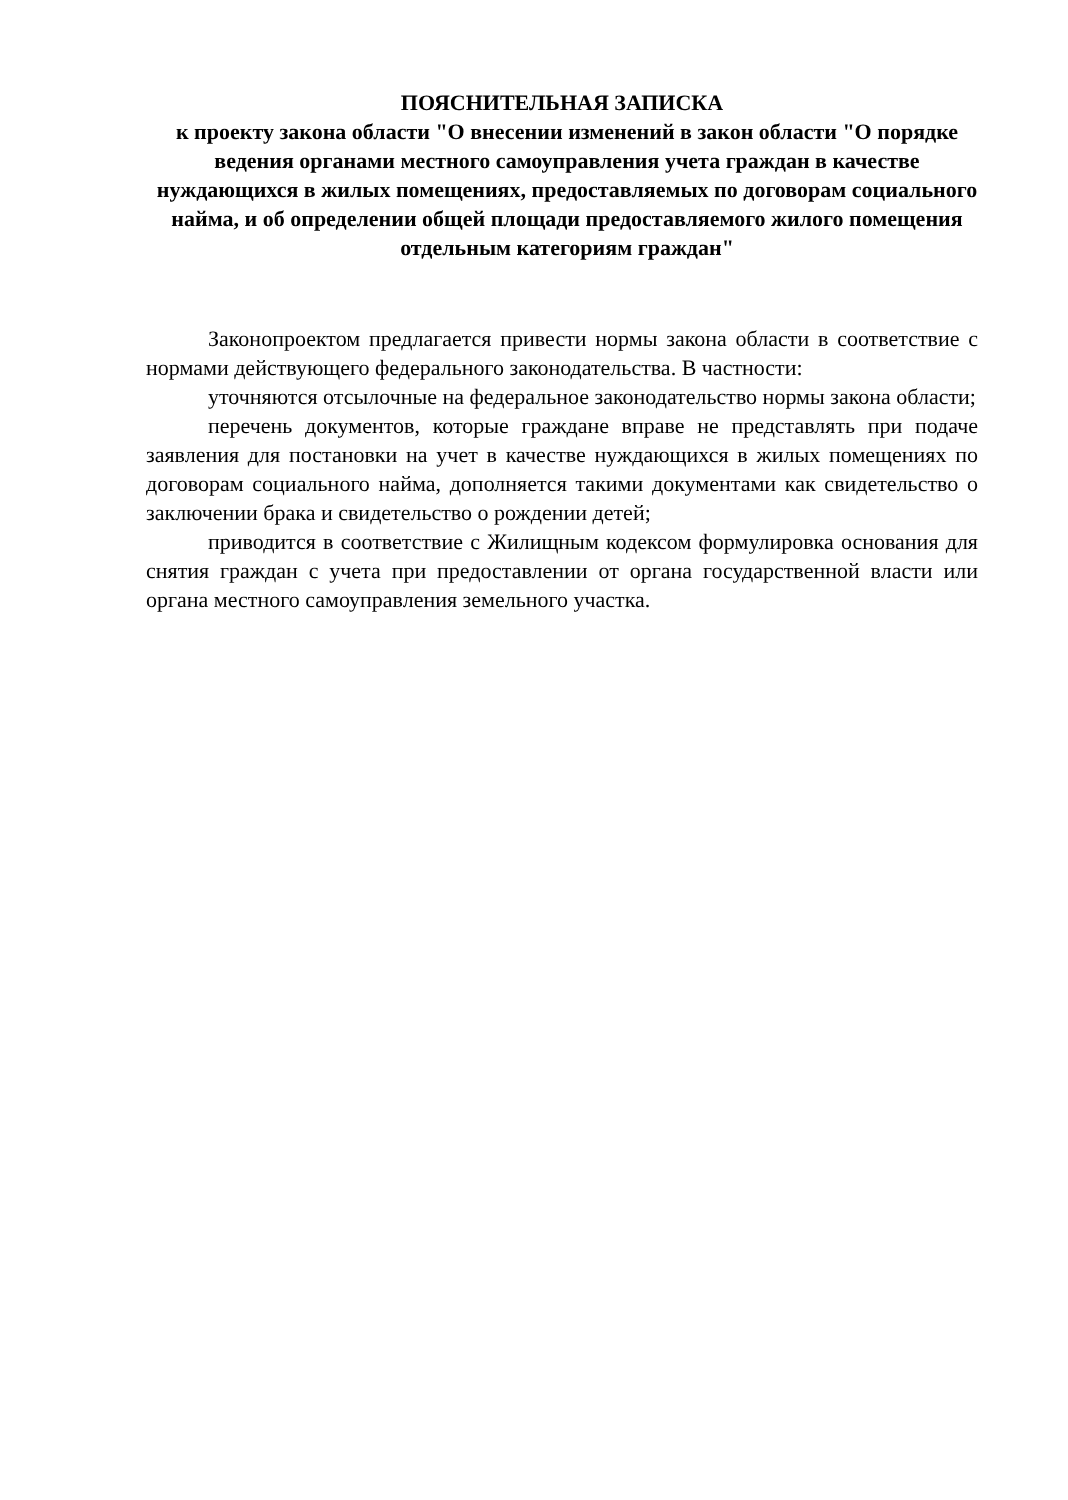ПОЯСНИТЕЛЬНАЯ ЗАПИСКА
к проекту закона области "О внесении изменений в закон области "О порядке ведения органами местного самоуправления учета граждан в качестве нуждающихся в жилых помещениях, предоставляемых по договорам социального найма, и об определении общей площади предоставляемого жилого помещения отдельным категориям граждан"
Законопроектом предлагается привести нормы закона области в соответствие с нормами действующего федерального законодательства. В частности:
уточняются отсылочные на федеральное законодательство нормы закона области;
перечень документов, которые граждане вправе не представлять при подаче заявления для постановки на учет в качестве нуждающихся в жилых помещениях по договорам социального найма, дополняется такими документами как свидетельство о заключении брака и свидетельство о рождении детей;
приводится в соответствие с Жилищным кодексом формулировка основания для снятия граждан с учета при предоставлении от органа государственной власти или органа местного самоуправления земельного участка.